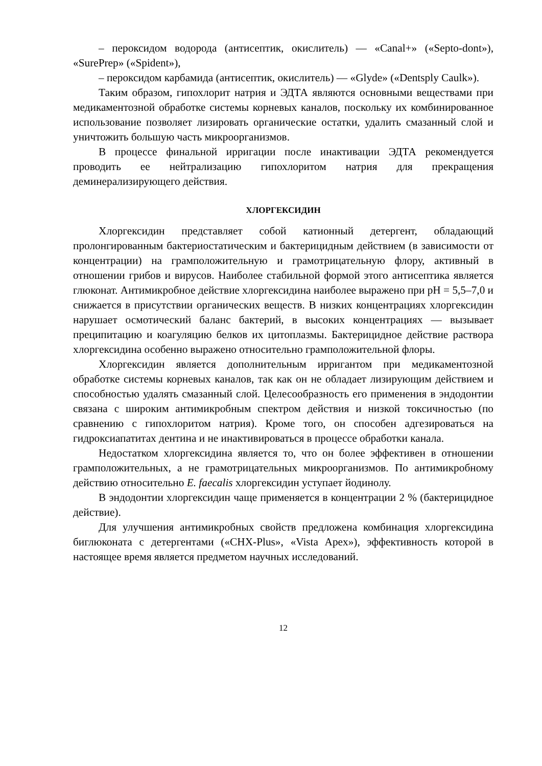– пероксидом водорода (антисептик, окислитель) — «Canal+» («Septo-dont»), «SurePrep» («Spident»),
– пероксидом карбамида (антисептик, окислитель) — «Glyde» («Dentsply Caulk»).
Таким образом, гипохлорит натрия и ЭДТА являются основными веществами при медикаментозной обработке системы корневых каналов, поскольку их комбинированное использование позволяет лизировать органические остатки, удалить смазанный слой и уничтожить большую часть микроорганизмов.
В процессе финальной ирригации после инактивации ЭДТА рекомендуется проводить ее нейтрализацию гипохлоритом натрия для прекращения деминерализирующего действия.
ХЛОРГЕКСИДИН
Хлоргексидин представляет собой катионный детергент, обладающий пролонгированным бактериостатическим и бактерицидным действием (в зависимости от концентрации) на грамположительную и грамотрицательную флору, активный в отношении грибов и вирусов. Наиболее стабильной формой этого антисептика является глюконат. Антимикробное действие хлоргексидина наиболее выражено при pH = 5,5–7,0 и снижается в присутствии органических веществ. В низких концентрациях хлоргексидин нарушает осмотический баланс бактерий, в высоких концентрациях — вызывает преципитацию и коагуляцию белков их цитоплазмы. Бактерицидное действие раствора хлоргексидина особенно выражено относительно грамположительной флоры.
Хлоргексидин является дополнительным ирригантом при медикаментозной обработке системы корневых каналов, так как он не обладает лизирующим действием и способностью удалять смазанный слой. Целесообразность его применения в эндодонтии связана с широким антимикробным спектром действия и низкой токсичностью (по сравнению с гипохлоритом натрия). Кроме того, он способен адгезироваться на гидроксиапатитах дентина и не инактивироваться в процессе обработки канала.
Недостатком хлоргексидина является то, что он более эффективен в отношении грамположительных, а не грамотрицательных микроорганизмов. По антимикробному действию относительно E. faecalis хлоргексидин уступает йодинолу.
В эндодонтии хлоргексидин чаще применяется в концентрации 2 % (бактерицидное действие).
Для улучшения антимикробных свойств предложена комбинация хлоргексидина биглюконата с детергентами («CHX-Plus», «Vista Apex»), эффективность которой в настоящее время является предметом научных исследований.
12